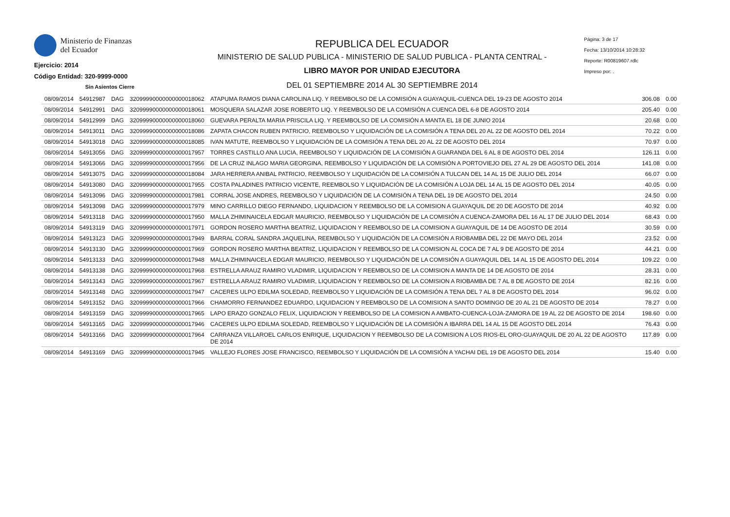Ministerio de Finanzas
del Ecuador
Ejercicio: 2014
Código Entidad: 320-9999-0000
Sin Asientos Cierre
REPUBLICA DEL ECUADOR
MINISTERIO DE SALUD PUBLICA - MINISTERIO DE SALUD PUBLICA - PLANTA CENTRAL -
LIBRO MAYOR POR UNIDAD EJECUTORA
DEL 01 SEPTIEMBRE 2014 AL 30 SEPTIEMBRE 2014
Página: 3 de 17
Fecha: 13/10/2014 10:28:32
Reporte: R00819607.rdlc
Impreso por: .
| 08/09/2014 | 54912987 | DAG | 32099990000000000018062 | ATAPUMA RAMOS DIANA CAROLINA LIQ. Y REEMBOLSO DE LA COMISIÓN A GUAYAQUIL-CUENCA DEL 19-23 DE AGOSTO 2014 | 306.08 | 0.00 |
| 08/09/2014 | 54912991 | DAG | 32099990000000000018061 | MOSQUERA SALAZAR JOSE ROBERTO LIQ. Y REEMBOLSO DE LA COMISIÓN A CUENCA DEL 6-8 DE AGOSTO 2014 | 205.40 | 0.00 |
| 08/09/2014 | 54912999 | DAG | 32099990000000000018060 | GUEVARA PERALTA MARIA PRISCILA LIQ. Y REEMBOLSO DE LA COMISIÓN A MANTA EL 18 DE JUNIO 2014 | 20.68 | 0.00 |
| 08/09/2014 | 54913011 | DAG | 32099990000000000018086 | ZAPATA CHACON RUBEN PATRICIO, REEMBOLSO Y LIQUIDACIÓN DE LA COMISIÓN A TENA DEL 20 AL 22 DE AGOSTO DEL 2014 | 70.22 | 0.00 |
| 08/09/2014 | 54913018 | DAG | 32099990000000000018085 | IVAN MATUTE, REEMBOLSO Y LIQUIDACIÓN DE LA COMISIÓN A TENA DEL 20 AL 22 DE AGOSTO DEL 2014 | 70.97 | 0.00 |
| 08/09/2014 | 54913056 | DAG | 32099990000000000017957 | TORRES CASTILLO ANA LUCIA, REEMBOLSO Y LIQUIDACIÓN DE LA COMISIÓN A GUARANDA DEL 6 AL 8 DE AGOSTO DEL 2014 | 126.11 | 0.00 |
| 08/09/2014 | 54913066 | DAG | 32099990000000000017956 | DE LA CRUZ INLAGO MARIA GEORGINA, REEMBOLSO Y LIQUIDACIÓN DE LA COMISIÓN A PORTOVIEJO DEL 27 AL 29 DE AGOSTO DEL 2014 | 141.08 | 0.00 |
| 08/09/2014 | 54913075 | DAG | 32099990000000000018084 | JARA HERRERA ANIBAL PATRICIO, REEMBOLSO Y LIQUIDACIÓN DE LA COMISIÓN A TULCAN DEL 14 AL 15 DE JULIO DEL 2014 | 66.07 | 0.00 |
| 08/09/2014 | 54913080 | DAG | 32099990000000000017955 | COSTA PALADINES PATRICIO VICENTE, REEMBOLSO Y LIQUIDACIÓN DE LA COMISIÓN A LOJA DEL 14 AL 15 DE AGOSTO DEL 2014 | 40.05 | 0.00 |
| 08/09/2014 | 54913096 | DAG | 32099990000000000017981 | CORRAL JOSE ANDRES, REEMBOLSO Y LIQUIDACIÓN DE LA COMISIÓN A TENA DEL 19 DE AGOSTO DEL 2014 | 24.50 | 0.00 |
| 08/09/2014 | 54913098 | DAG | 32099990000000000017979 | MINO CARRILLO DIEGO FERNANDO, LIQUIDACION Y REEMBOLSO DE LA COMISION A GUAYAQUIL DE 20 DE AGOSTO DE 2014 | 40.92 | 0.00 |
| 08/09/2014 | 54913118 | DAG | 32099990000000000017950 | MALLA ZHIMINAICELA EDGAR MAURICIO, REEMBOLSO Y LIQUIDACIÓN DE LA COMISIÓN A CUENCA-ZAMORA DEL 16 AL 17 DE JULIO DEL 2014 | 68.43 | 0.00 |
| 08/09/2014 | 54913119 | DAG | 32099990000000000017971 | GORDON ROSERO MARTHA BEATRIZ, LIQUIDACION Y REEMBOLSO DE LA COMISION A GUAYAQUIL DE 14 DE AGOSTO DE 2014 | 30.59 | 0.00 |
| 08/09/2014 | 54913123 | DAG | 32099990000000000017949 | BARRAL CORAL SANDRA JAQUELINA, REEMBOLSO Y LIQUIDACIÓN DE LA COMISIÓN A RIOBAMBA DEL 22 DE MAYO DEL 2014 | 23.52 | 0.00 |
| 08/09/2014 | 54913130 | DAG | 32099990000000000017969 | GORDON ROSERO MARTHA BEATRIZ, LIQUIDACION Y REEMBOLSO DE LA COMISION AL COCA DE 7 AL 9 DE AGOSTO DE 2014 | 44.21 | 0.00 |
| 08/09/2014 | 54913133 | DAG | 32099990000000000017948 | MALLA ZHIMINAICELA EDGAR MAURICIO, REEMBOLSO Y LIQUIDACIÓN DE LA COMISIÓN A GUAYAQUIL DEL 14 AL 15 DE AGOSTO DEL 2014 | 109.22 | 0.00 |
| 08/09/2014 | 54913138 | DAG | 32099990000000000017968 | ESTRELLA ARAUZ RAMIRO VLADIMIR, LIQUIDACION Y REEMBOLSO DE LA COMISION A MANTA DE 14 DE AGOSTO DE 2014 | 28.31 | 0.00 |
| 08/09/2014 | 54913143 | DAG | 32099990000000000017967 | ESTRELLA ARAUZ RAMIRO VLADIMIR, LIQUIDACION Y REEMBOLSO DE LA COMISION A RIOBAMBA DE 7 AL 8 DE AGOSTO DE 2014 | 82.16 | 0.00 |
| 08/09/2014 | 54913148 | DAG | 32099990000000000017947 | CACERES ULPO EDILMA SOLEDAD, REEMBOLSO Y LIQUIDACIÓN DE LA COMISIÓN A TENA DEL 7 AL 8 DE AGOSTO DEL 2014 | 96.02 | 0.00 |
| 08/09/2014 | 54913152 | DAG | 32099990000000000017966 | CHAMORRO FERNANDEZ EDUARDO, LIQUIDACION Y REEMBOLSO DE LA COMISION A SANTO DOMINGO DE 20 AL 21 DE AGOSTO DE 2014 | 78.27 | 0.00 |
| 08/09/2014 | 54913159 | DAG | 32099990000000000017965 | LAPO ERAZO GONZALO FELIX, LIQUIDACION Y REEMBOLSO DE LA COMISION A AMBATO-CUENCA-LOJA-ZAMORA DE 19 AL 22 DE AGOSTO DE 2014 | 198.60 | 0.00 |
| 08/09/2014 | 54913165 | DAG | 32099990000000000017946 | CACERES ULPO EDILMA SOLEDAD, REEMBOLSO Y LIQUIDACIÓN DE LA COMISIÓN A IBARRA DEL 14 AL 15 DE AGOSTO DEL 2014 | 76.43 | 0.00 |
| 08/09/2014 | 54913166 | DAG | 32099990000000000017964 | CARRANZA VILLAROEL CARLOS ENRIQUE, LIQUIDACION Y REEMBOLSO DE LA COMISION A LOS RIOS-EL ORO-GUAYAQUIL DE 20 AL 22 DE AGOSTO DE 2014 | 117.89 | 0.00 |
| 08/09/2014 | 54913169 | DAG | 32099990000000000017945 | VALLEJO FLORES JOSE FRANCISCO, REEMBOLSO Y LIQUIDACIÓN DE LA COMISIÓN A YACHAI DEL 19 DE AGOSTO DEL 2014 | 15.40 | 0.00 |